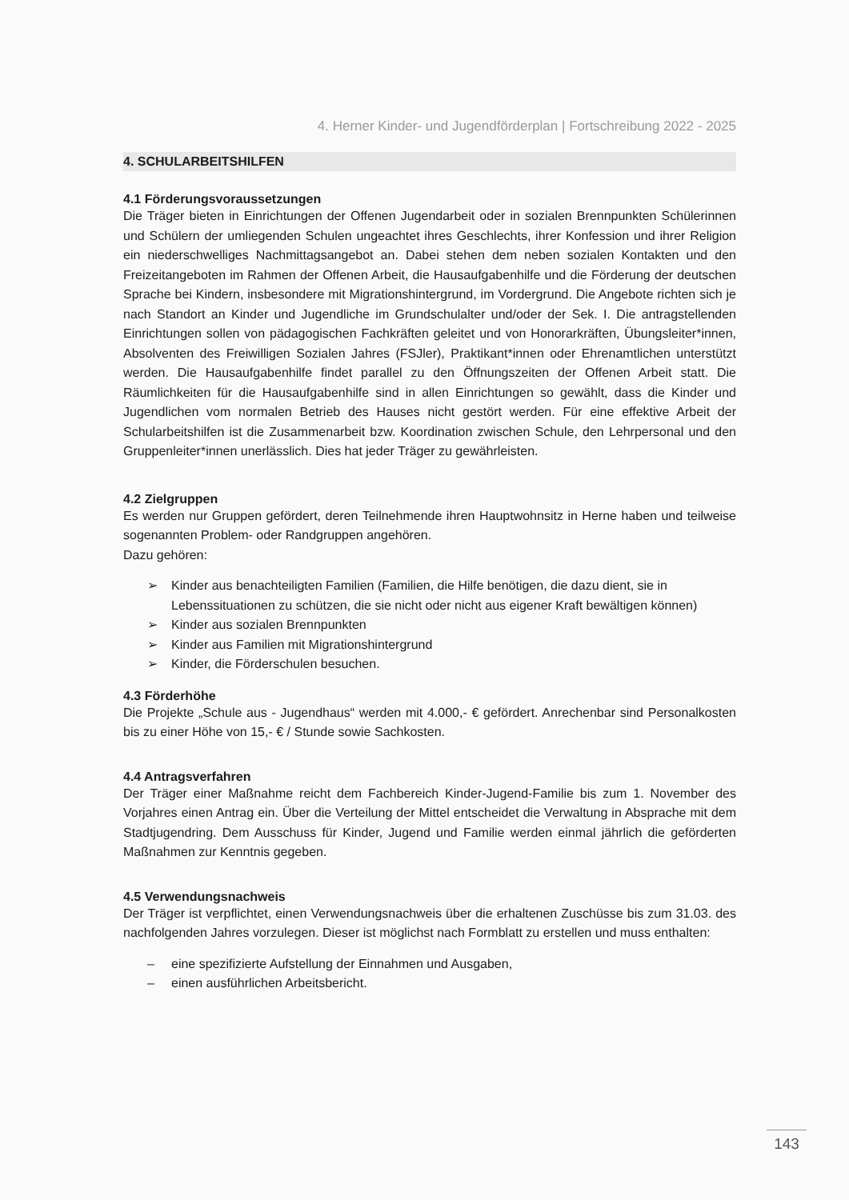4. Herner Kinder- und Jugendförderplan | Fortschreibung 2022 - 2025
4. SCHULARBEITSHILFEN
4.1 Förderungsvoraussetzungen
Die Träger bieten in Einrichtungen der Offenen Jugendarbeit oder in sozialen Brennpunkten Schülerinnen und Schülern der umliegenden Schulen ungeachtet ihres Geschlechts, ihrer Konfession und ihrer Religion ein niederschwelliges Nachmittagsangebot an. Dabei stehen dem neben sozialen Kontakten und den Freizeitangeboten im Rahmen der Offenen Arbeit, die Hausaufgabenhilfe und die Förderung der deutschen Sprache bei Kindern, insbesondere mit Migrationshintergrund, im Vordergrund. Die Angebote richten sich je nach Standort an Kinder und Jugendliche im Grundschulalter und/oder der Sek. I. Die antragstellenden Einrichtungen sollen von pädagogischen Fachkräften geleitet und von Honorarkräften, Übungsleiter*innen, Absolventen des Freiwilligen Sozialen Jahres (FSJler), Praktikant*innen oder Ehrenamtlichen unterstützt werden. Die Hausaufgabenhilfe findet parallel zu den Öffnungszeiten der Offenen Arbeit statt. Die Räumlichkeiten für die Hausaufgabenhilfe sind in allen Einrichtungen so gewählt, dass die Kinder und Jugendlichen vom normalen Betrieb des Hauses nicht gestört werden. Für eine effektive Arbeit der Schularbeitshilfen ist die Zusammenarbeit bzw. Koordination zwischen Schule, den Lehrpersonal und den Gruppenleiter*innen unerlässlich. Dies hat jeder Träger zu gewährleisten.
4.2 Zielgruppen
Es werden nur Gruppen gefördert, deren Teilnehmende ihren Hauptwohnsitz in Herne haben und teilweise sogenannten Problem- oder Randgruppen angehören.
Dazu gehören:
➢ Kinder aus benachteiligten Familien (Familien, die Hilfe benötigen, die dazu dient, sie in Lebenssituationen zu schützen, die sie nicht oder nicht aus eigener Kraft bewältigen können)
➢ Kinder aus sozialen Brennpunkten
➢ Kinder aus Familien mit Migrationshintergrund
➢ Kinder, die Förderschulen besuchen.
4.3 Förderhöhe
Die Projekte „Schule aus - Jugendhaus“ werden mit 4.000,- € gefördert. Anrechenbar sind Personalkosten bis zu einer Höhe von 15,- € / Stunde sowie Sachkosten.
4.4 Antragsverfahren
Der Träger einer Maßnahme reicht dem Fachbereich Kinder-Jugend-Familie bis zum 1. November des Vorjahres einen Antrag ein. Über die Verteilung der Mittel entscheidet die Verwaltung in Absprache mit dem Stadtjugendring. Dem Ausschuss für Kinder, Jugend und Familie werden einmal jährlich die geförderten Maßnahmen zur Kenntnis gegeben.
4.5 Verwendungsnachweis
Der Träger ist verpflichtet, einen Verwendungsnachweis über die erhaltenen Zuschüsse bis zum 31.03. des nachfolgenden Jahres vorzulegen. Dieser ist möglichst nach Formblatt zu erstellen und muss enthalten:
– eine spezifizierte Aufstellung der Einnahmen und Ausgaben,
– einen ausführlichen Arbeitsbericht.
143